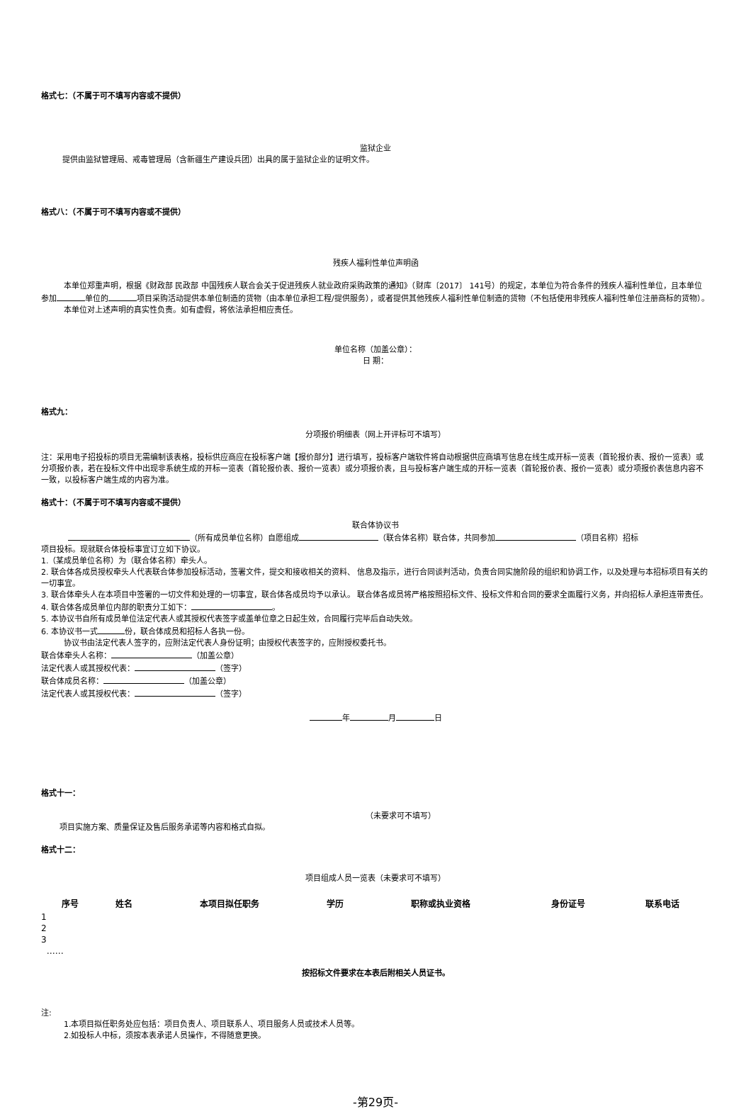格式七：（不属于可不填写内容或不提供）
监狱企业
提供由监狱管理局、戒毒管理局（含新疆生产建设兵团）出具的属于监狱企业的证明文件。
格式八：（不属于可不填写内容或不提供）
残疾人福利性单位声明函
本单位郑重声明，根据《财政部 民政部 中国残疾人联合会关于促进残疾人就业政府采购政策的通知》（财库〔2017〕 141号）的规定，本单位为符合条件的残疾人福利性单位，且本单位参加 单位的 项目采购活动提供本单位制造的货物（由本单位承担工程/提供服务），或者提供其他残疾人福利性单位制造的货物（不包括使用非残疾人福利性单位注册商标的货物）。
本单位对上述声明的真实性负责。如有虚假，将依法承担相应责任。
单位名称（加盖公章）：
日 期：
格式九：
分项报价明细表（网上开评标可不填写）
注：采用电子招投标的项目无需编制该表格，投标供应商应在投标客户端【报价部分】进行填写，投标客户端软件将自动根据供应商填写信息在线生成开标一览表（首轮报价表、报价一览表）或分项报价表，若在投标文件中出现非系统生成的开标一览表（首轮报价表、报价一览表）或分项报价表，且与投标客户端生成的开标一览表（首轮报价表、报价一览表）或分项报价表信息内容不一致，以投标客户端生成的内容为准。
格式十：（不属于可不填写内容或不提供）
联合体协议书
（所有成员单位名称）自愿组成 （联合体名称）联合体，共同参加 （项目名称）招标
项目投标。现就联合体投标事宜订立如下协议。
1.（某成员单位名称）为（联合体名称）牵头人。
2. 联合体各成员授权牵头人代表联合体参加投标活动，签署文件，提交和接收相关的资料、 信息及指示，进行合同谈判活动，负责合同实施阶段的组织和协调工作，以及处理与本招标项目有关的一切事宜。
3. 联合体牵头人在本项目中签署的一切文件和处理的一切事宜，联合体各成员均予以承认。 联合体各成员将严格按照招标文件、投标文件和合同的要求全面履行义务，并向招标人承担连带责任。
4. 联合体各成员单位内部的职责分工如下： 。
5. 本协议书自所有成员单位法定代表人或其授权代表签字或盖单位章之日起生效，合同履行完毕后自动失效。
6. 本协议书一式 份，联合体成员和招标人各执一份。
协议书由法定代表人签字的，应附法定代表人身份证明；由授权代表签字的，应附授权委托书。
联合体牵头人名称： （加盖公章）
法定代表人或其授权代表： （签字）
联合体成员名称： （加盖公章）
法定代表人或其授权代表： （签字）
年 月 日
格式十一：
（未要求可不填写）
项目实施方案、质量保证及售后服务承诺等内容和格式自拟。
格式十二：
项目组成人员一览表（未要求可不填写）
| 序号 | 姓名 | 本项目拟任职务 | 学历 | 职称或执业资格 | 身份证号 | 联系电话 |
| --- | --- | --- | --- | --- | --- | --- |
| 1 | | | | | | |
| 2 | | | | | | |
| 3 | | | | | | |
| …… | | | | | | |
按招标文件要求在本表后附相关人员证书。
注:
1.本项目拟任职务处应包括：项目负责人、项目联系人、项目服务人员或技术人员等。
2.如投标人中标，须按本表承诺人员操作，不得随意更换。
-第29页-